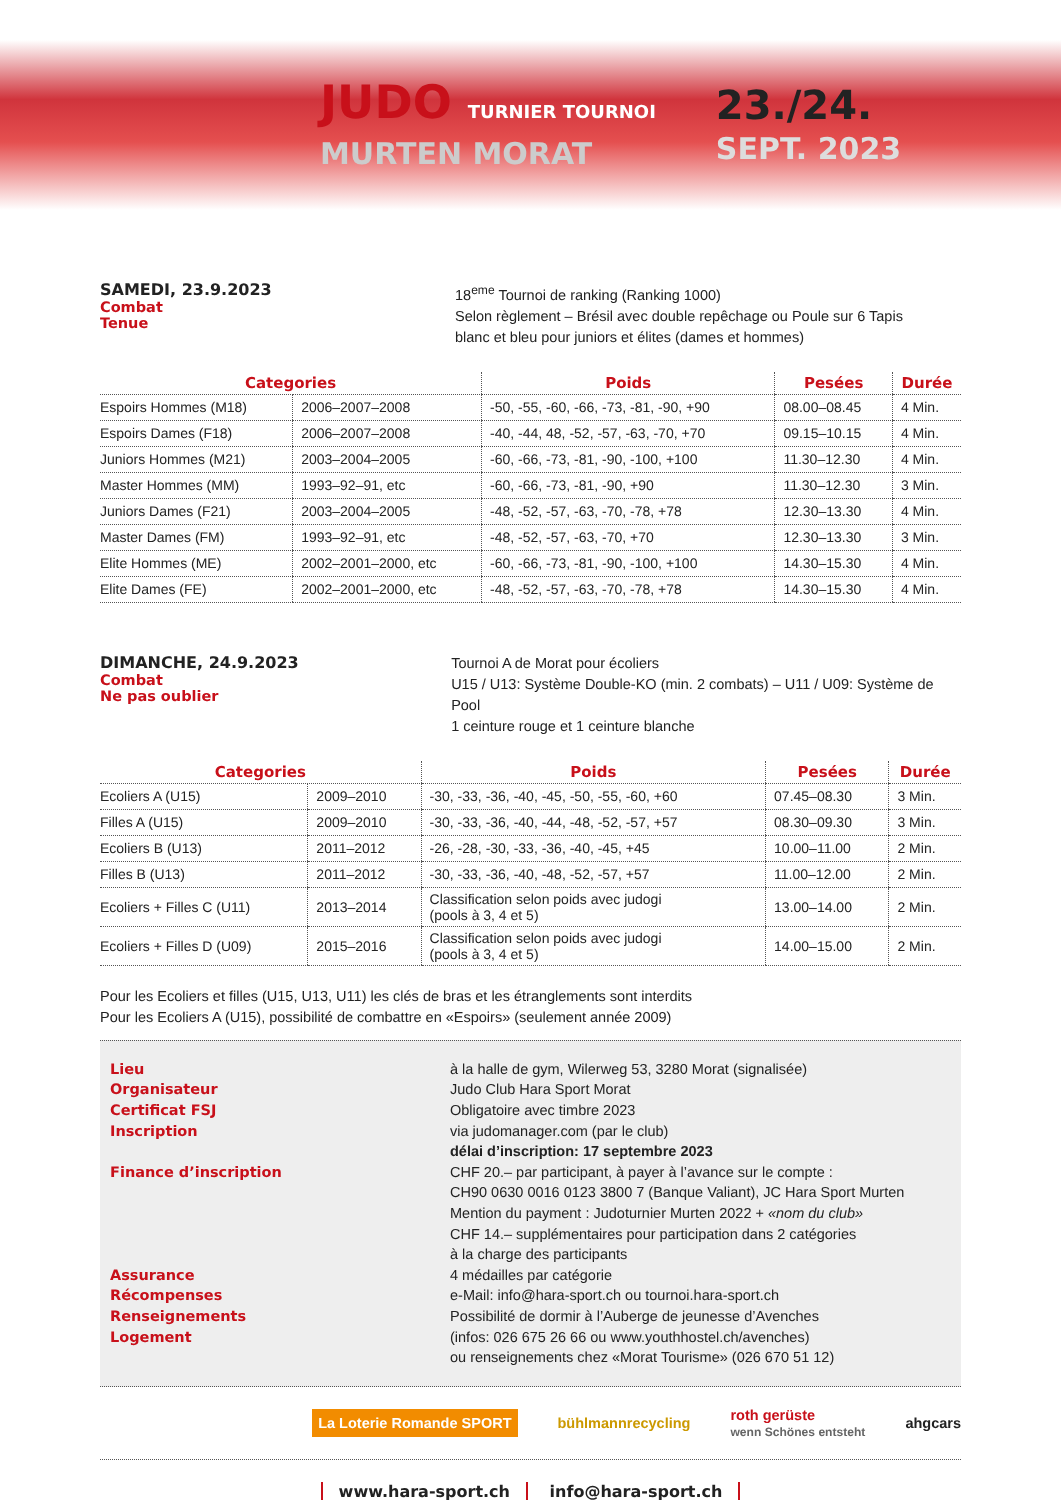JUDO TURNIER TOURNOI
MURTEN MORAT
23./24.
SEPT. 2023
SAMEDI, 23.9.2023
Combat
Tenue
18<sup>eme</sup> Tournoi de ranking (Ranking 1000)
Selon règlement – Brésil avec double repêchage ou Poule sur 6 Tapis
blanc et bleu pour juniors et élites (dames et hommes)
| Categories | | Poids | Pesées | Durée |
| --- | --- | --- | --- | --- |
| Espoirs Hommes (M18) | 2006–2007–2008 | -50, -55, -60, -66, -73, -81, -90, +90 | 08.00–08.45 | 4 Min. |
| Espoirs Dames (F18) | 2006–2007–2008 | -40, -44, 48, -52, -57, -63, -70, +70 | 09.15–10.15 | 4 Min. |
| Juniors Hommes (M21) | 2003–2004–2005 | -60, -66, -73, -81, -90, -100, +100 | 11.30–12.30 | 4 Min. |
| Master Hommes (MM) | 1993–92–91, etc | -60, -66, -73, -81, -90, +90 | 11.30–12.30 | 3 Min. |
| Juniors Dames (F21) | 2003–2004–2005 | -48, -52, -57, -63, -70, -78, +78 | 12.30–13.30 | 4 Min. |
| Master Dames (FM) | 1993–92–91, etc | -48, -52, -57, -63, -70, +70 | 12.30–13.30 | 3 Min. |
| Elite Hommes (ME) | 2002–2001–2000, etc | -60, -66, -73, -81, -90, -100, +100 | 14.30–15.30 | 4 Min. |
| Elite Dames (FE) | 2002–2001–2000, etc | -48, -52, -57, -63, -70, -78, +78 | 14.30–15.30 | 4 Min. |
DIMANCHE, 24.9.2023
Combat
Ne pas oublier
Tournoi A de Morat pour écoliers
U15 / U13: Système Double-KO (min. 2 combats) – U11 / U09: Système de Pool
1 ceinture rouge et 1 ceinture blanche
| Categories | | Poids | Pesées | Durée |
| --- | --- | --- | --- | --- |
| Ecoliers A (U15) | 2009–2010 | -30, -33, -36, -40, -45, -50, -55, -60, +60 | 07.45–08.30 | 3 Min. |
| Filles A (U15) | 2009–2010 | -30, -33, -36, -40, -44, -48, -52, -57, +57 | 08.30–09.30 | 3 Min. |
| Ecoliers B (U13) | 2011–2012 | -26, -28, -30, -33, -36, -40, -45, +45 | 10.00–11.00 | 2 Min. |
| Filles B (U13) | 2011–2012 | -30, -33, -36, -40, -48, -52, -57, +57 | 11.00–12.00 | 2 Min. |
| Ecoliers + Filles C (U11) | 2013–2014 | Classification selon poids avec judogi (pools à 3, 4 et 5) | 13.00–14.00 | 2 Min. |
| Ecoliers + Filles D (U09) | 2015–2016 | Classification selon poids avec judogi (pools à 3, 4 et 5) | 14.00–15.00 | 2 Min. |
Pour les Ecoliers et filles (U15, U13, U11) les clés de bras et les étranglements sont interdits
Pour les Ecoliers A (U15), possibilité de combattre en «Espoirs» (seulement année 2009)
Lieu
Organisateur
Certificat FSJ
Inscription
Finance d’inscription
Assurance
Récompenses
Renseignements
Logement
à la halle de gym, Wilerweg 53, 3280 Morat (signalisée)
Judo Club Hara Sport Morat
Obligatoire avec timbre 2023
via judomanager.com (par le club)
délai d’inscription: 17 septembre 2023
CHF 20.– par participant, à payer à l’avance sur le compte :
CH90 0630 0016 0123 3800 7 (Banque Valiant), JC Hara Sport Murten
Mention du payment : Judoturnier Murten 2022 + «nom du club»
CHF 14.– supplémentaires pour participation dans 2 catégories
à la charge des participants
4 médailles par catégorie
e-Mail: info@hara-sport.ch ou tournoi.hara-sport.ch
Possibilité de dormir à l’Auberge de jeunesse d’Avenches
(infos: 026 675 26 66 ou www.youthhostel.ch/avenches)
ou renseignements chez «Morat Tourisme» (026 670 51 12)
La Loterie Romande SPORT bühlmannrecycling roth gerüste
wenn Schönes entsteht ahgcars
www.hara-sport.ch info@hara-sport.ch